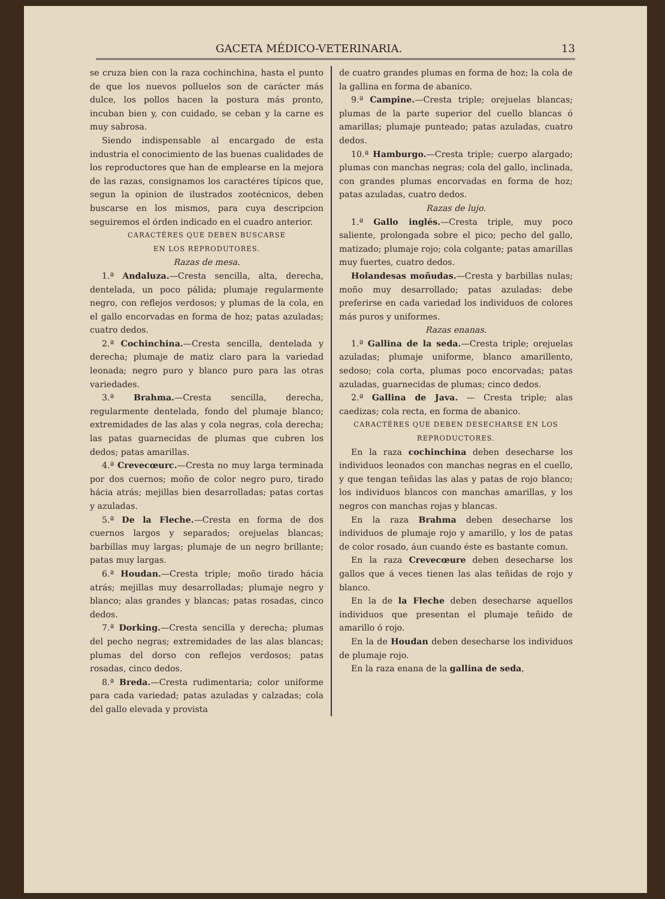GACETA MÉDICO-VETERINARIA. 13
se cruza bien con la raza cochinchina, hasta el punto de que los nuevos polluelos son de carácter más dulce, los pollos hacen la postura más pronto, incuban bien y, con cuidado, se ceban y la carne es muy sabrosa.
Siendo indispensable al encargado de esta industria el conocimiento de las buenas cualidades de los reproductores que han de emplearse en la mejora de las razas, consignamos los caractéres típicos que, segun la opinion de ilustrados zootécnicos, deben buscarse en los mismos, para cuya descripcion seguiremos el órden indicado en el cuadro anterior.
CARACTÉRES QUE DEBEN BUSCARSE
EN LOS REPRODUTORES.
Razas de mesa.
1.ª Andaluza.—Cresta sencilla, alta, derecha, dentelada, un poco pálida; plumaje regularmente negro, con reflejos verdosos; y plumas de la cola, en el gallo encorvadas en forma de hoz; patas azuladas; cuatro dedos.
2.ª Cochinchina.—Cresta sencilla, dentelada y derecha; plumaje de matiz claro para la variedad leonada; negro puro y blanco puro para las otras variedades.
3.ª Brahma.—Cresta sencilla, derecha, regularmente dentelada, fondo del plumaje blanco; extremidades de las alas y cola negras, cola derecha; las patas guarnecidas de plumas que cubren los dedos; patas amarillas.
4.ª Crevecœurc.—Cresta no muy larga terminada por dos cuernos; moño de color negro puro, tirado hácia atrás; mejillas bien desarrolladas; patas cortas y azuladas.
5.ª De la Fleche.—Cresta en forma de dos cuernos largos y separados; orejuelas blancas; barbillas muy largas; plumaje de un negro brillante; patas muy largas.
6.ª Houdan.—Cresta triple; moño tirado hácia atrás; mejillas muy desarrolladas; plumaje negro y blanco; alas grandes y blancas; patas rosadas, cinco dedos.
7.ª Dorking.—Cresta sencilla y derecha; plumas del pecho negras; extremidades de las alas blancas; plumas del dorso con reflejos verdosos; patas rosadas, cinco dedos.
8.ª Breda.—Cresta rudimentaria; color uniforme para cada variedad; patas azuladas y calzadas; cola del gallo elevada y provista
de cuatro grandes plumas en forma de hoz; la cola de la gallina en forma de abanico.
9.ª Campine.—Cresta triple; orejuelas blancas; plumas de la parte superior del cuello blancas ó amarillas; plumaje punteado; patas azuladas, cuatro dedos.
10.ª Hamburgo.—Cresta triple; cuerpo alargado; plumas con manchas negras; cola del gallo, inclinada, con grandes plumas encorvadas en forma de hoz; patas azuladas, cuatro dedos.
Razas de lujo.
1.ª Gallo inglés.—Cresta triple, muy poco saliente, prolongada sobre el pico; pecho del gallo, matizado; plumaje rojo; cola colgante; patas amarillas muy fuertes, cuatro dedos.
Holandesas moñudas.—Cresta y barbillas nulas; moño muy desarrollado; patas azuladas: debe preferirse en cada variedad los individuos de colores más puros y uniformes.
Razas enanas.
1.ª Gallina de la seda.—Cresta triple; orejuelas azuladas; plumaje uniforme, blanco amarillento, sedoso; cola corta, plumas poco encorvadas; patas azuladas, guarnecidas de plumas; cinco dedos.
2.ª Gallina de Java. — Cresta triple; alas caedizas; cola recta, en forma de abanico.
CARACTÉRES QUE DEBEN DESECHARSE EN LOS
REPRODUCTORES.
En la raza cochinchina deben desecharse los individuos leonados con manchas negras en el cuello, y que tengan teñidas las alas y patas de rojo blanco; los individuos blancos con manchas amarillas, y los negros con manchas rojas y blancas.
En la raza Brahma deben desecharse los individuos de plumaje rojo y amarillo, y los de patas de color rosado, áun cuando éste es bastante comun.
En la raza Crevecœure deben desecharse los gallos que á veces tienen las alas teñidas de rojo y blanco.
En la de la Fleche deben desecharse aquellos individuos que presentan el plumaje teñido de amarillo ó rojo.
En la de Houdan deben desecharse los individuos de plumaje rojo.
En la raza enana de la gallina de seda,